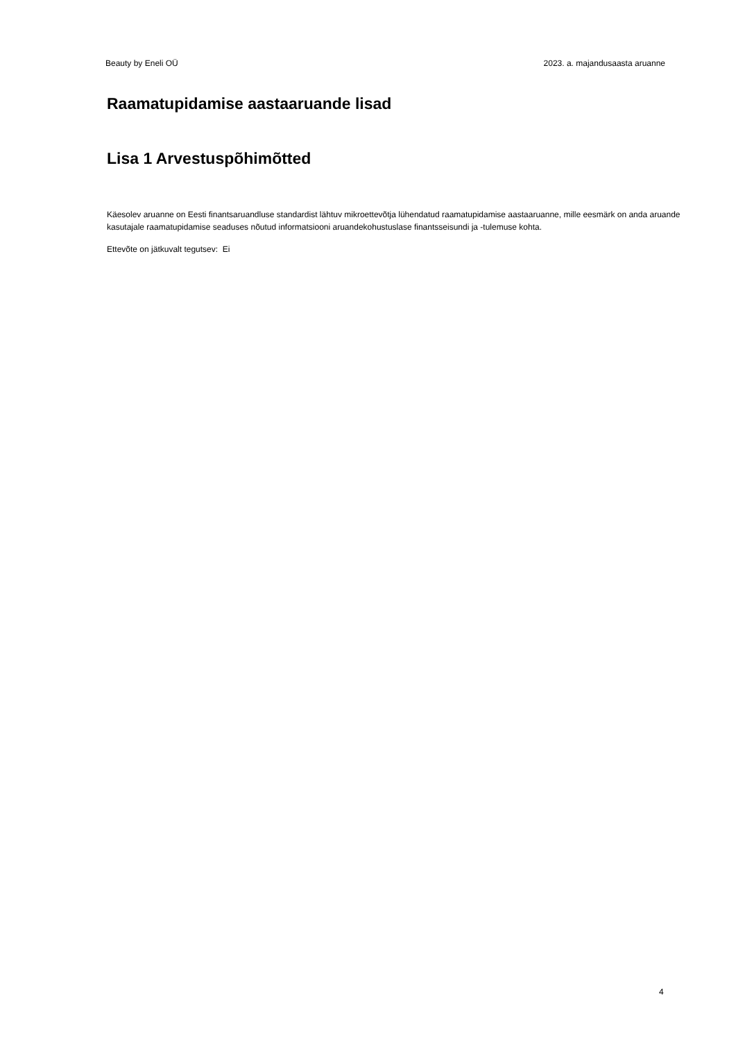Beauty by Eneli OÜ 2023. a. majandusaasta aruanne
Raamatupidamise aastaaruande lisad
Lisa 1 Arvestuspõhimõtted
Käesolev aruanne on Eesti finantsaruandluse standardist lähtuv mikroettevõtja lühendatud raamatupidamise aastaaruanne, mille eesmärk on anda aruande kasutajale raamatupidamise seaduses nõutud informatsiooni aruandekohustuslase finantsseisundi ja -tulemuse kohta.
Ettevõte on jätkuvalt tegutsev: Ei
4